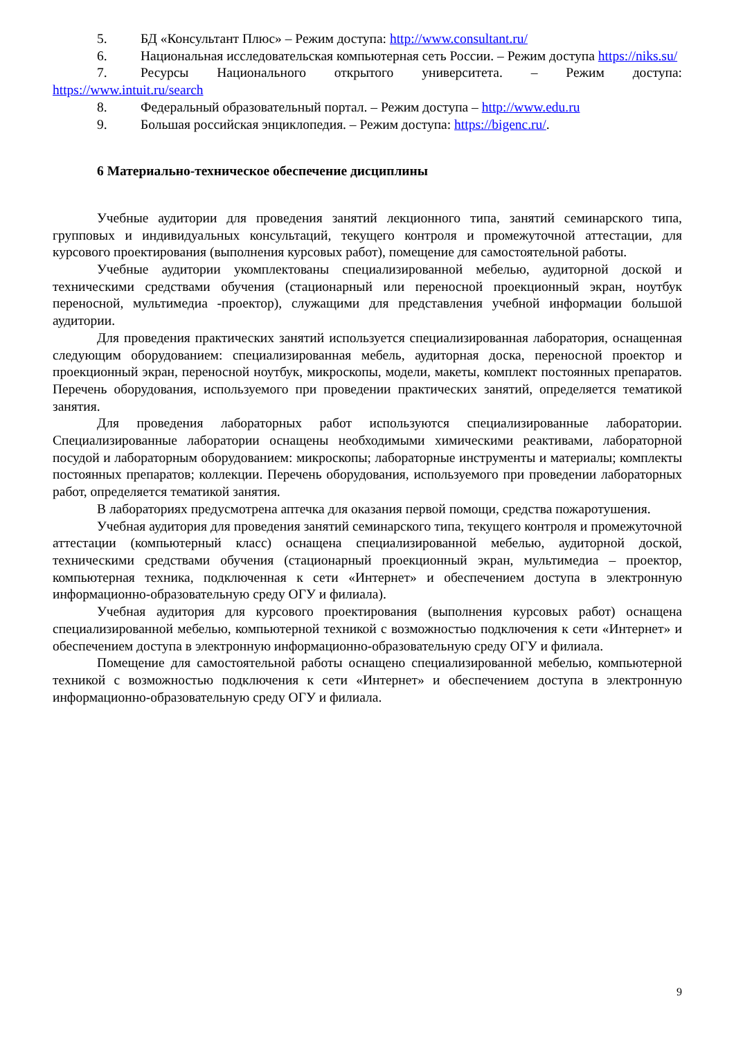5. БД «Консультант Плюс» – Режим доступа: http://www.consultant.ru/
6. Национальная исследовательская компьютерная сеть России. – Режим доступа https://niks.su/
7. Ресурсы Национального открытого университета. – Режим доступа: https://www.intuit.ru/search
8. Федеральный образовательный портал. – Режим доступа – http://www.edu.ru
9. Большая российская энциклопедия. – Режим доступа: https://bigenc.ru/.
6 Материально-техническое обеспечение дисциплины
Учебные аудитории для проведения занятий лекционного типа, занятий семинарского типа, групповых и индивидуальных консультаций, текущего контроля и промежуточной аттестации, для курсового проектирования (выполнения курсовых работ), помещение для самостоятельной работы.
Учебные аудитории укомплектованы специализированной мебелью, аудиторной доской и техническими средствами обучения (стационарный или переносной проекционный экран, ноутбук переносной, мультимедиа -проектор), служащими для представления учебной информации большой аудитории.
Для проведения практических занятий используется специализированная лаборатория, оснащенная следующим оборудованием: специализированная мебель, аудиторная доска, переносной проектор и проекционный экран, переносной ноутбук, микроскопы, модели, макеты, комплект постоянных препаратов. Перечень оборудования, используемого при проведении практических занятий, определяется тематикой занятия.
Для проведения лабораторных работ используются специализированные лаборатории. Специализированные лаборатории оснащены необходимыми химическими реактивами, лабораторной посудой и лабораторным оборудованием: микроскопы; лабораторные инструменты и материалы; комплекты постоянных препаратов; коллекции. Перечень оборудования, используемого при проведении лабораторных работ, определяется тематикой занятия.
В лабораториях предусмотрена аптечка для оказания первой помощи, средства пожаротушения.
Учебная аудитория для проведения занятий семинарского типа, текущего контроля и промежуточной аттестации (компьютерный класс) оснащена специализированной мебелью, аудиторной доской, техническими средствами обучения (стационарный проекционный экран, мультимедиа – проектор, компьютерная техника, подключенная к сети «Интернет» и обеспечением доступа в электронную информационно-образовательную среду ОГУ и филиала).
Учебная аудитория для курсового проектирования (выполнения курсовых работ) оснащена специализированной мебелью, компьютерной техникой с возможностью подключения к сети «Интернет» и обеспечением доступа в электронную информационно-образовательную среду ОГУ и филиала.
Помещение для самостоятельной работы оснащено специализированной мебелью, компьютерной техникой с возможностью подключения к сети «Интернет» и обеспечением доступа в электронную информационно-образовательную среду ОГУ и филиала.
9